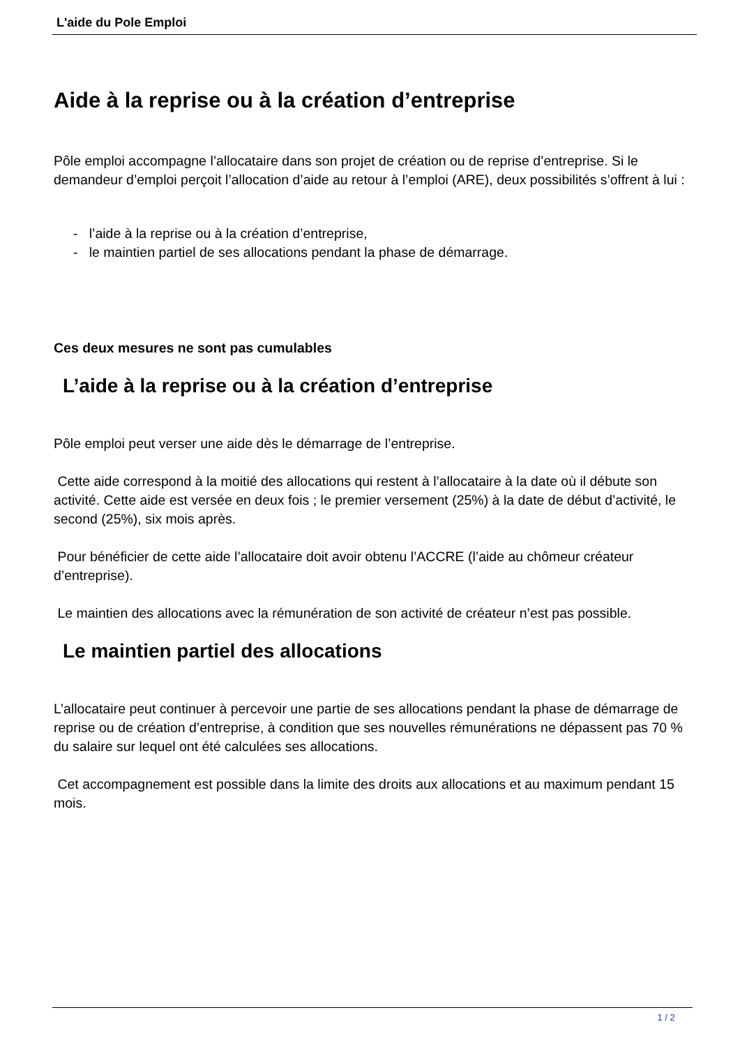L'aide du Pole Emploi
Aide à la reprise ou à la création d’entreprise
Pôle emploi accompagne l’allocataire dans son projet de création ou de reprise d’entreprise. Si le demandeur d’emploi perçoit l’allocation d’aide au retour à l’emploi (ARE), deux possibilités s’offrent à lui :
- l’aide à la reprise ou à la création d’entreprise,
- le maintien partiel de ses allocations pendant la phase de démarrage.
Ces deux mesures ne sont pas cumulables
L’aide à la reprise ou à la création d’entreprise
Pôle emploi peut verser une aide dès le démarrage de l’entreprise.
Cette aide correspond à la moitié des allocations qui restent à l’allocataire à la date où il débute son activité. Cette aide est versée en deux fois ; le premier versement (25%) à la date de début d’activité, le second (25%), six mois après.
Pour bénéficier de cette aide l’allocataire doit avoir obtenu l’ACCRE (l’aide au chômeur créateur d’entreprise).
Le maintien des allocations avec la rémunération de son activité de créateur n’est pas possible.
Le maintien partiel des allocations
L’allocataire peut continuer à percevoir une partie de ses allocations pendant la phase de démarrage de reprise ou de création d’entreprise, à condition que ses nouvelles rémunérations ne dépassent pas 70 % du salaire sur lequel ont été calculées ses allocations.
Cet accompagnement est possible dans la limite des droits aux allocations et au maximum pendant 15 mois.
1 / 2